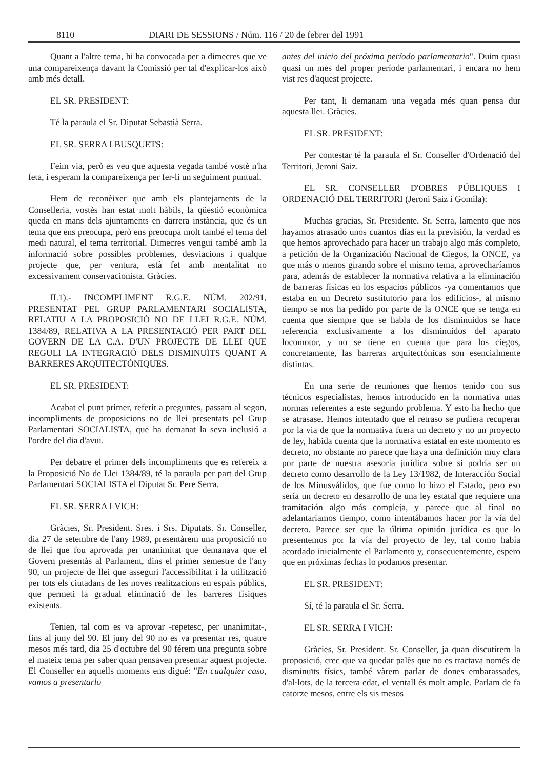8110 DIARI DE SESSIONS / Núm. 116 / 20 de febrer del 1991
Quant a l'altre tema, hi ha convocada per a dimecres que ve una compareixença davant la Comissió per tal d'explicar-los això amb més detall.
EL SR. PRESIDENT:
Té la paraula el Sr. Diputat Sebastià Serra.
EL SR. SERRA I BUSQUETS:
Feim via, però es veu que aquesta vegada també vostè n'ha feta, i esperam la compareixença per fer-li un seguiment puntual.
Hem de reconèixer que amb els plantejaments de la Conselleria, vostès han estat molt hàbils, la qüestió econòmica queda en mans dels ajuntaments en darrera instància, que és un tema que ens preocupa, però ens preocupa molt també el tema del medi natural, el tema territorial. Dimecres vengui també amb la informació sobre possibles problemes, desviacions i qualque projecte que, per ventura, està fet amb mentalitat no excessivament conservacionista. Gràcies.
II.1).- INCOMPLIMENT R.G.E. NÚM. 202/91, PRESENTAT PEL GRUP PARLAMENTARI SOCIALISTA, RELATIU A LA PROPOSICIÓ NO DE LLEI R.G.E. NÚM. 1384/89, RELATIVA A LA PRESENTACIÓ PER PART DEL GOVERN DE LA C.A. D'UN PROJECTE DE LLEI QUE REGULI LA INTEGRACIÓ DELS DISMINUÏTS QUANT A BARRERES ARQUITECTÒNIQUES.
EL SR. PRESIDENT:
Acabat el punt primer, referit a preguntes, passam al segon, incompliments de proposicions no de llei presentats pel Grup Parlamentari SOCIALISTA, que ha demanat la seva inclusió a l'ordre del dia d'avui.
Per debatre el primer dels incompliments que es refereix a la Proposició No de Llei 1384/89, té la paraula per part del Grup Parlamentari SOCIALISTA el Diputat Sr. Pere Serra.
EL SR. SERRA I VICH:
Gràcies, Sr. President. Sres. i Srs. Diputats. Sr. Conseller, dia 27 de setembre de l'any 1989, presentàrem una proposició no de llei que fou aprovada per unanimitat que demanava que el Govern presentàs al Parlament, dins el primer semestre de l'any 90, un projecte de llei que asseguri l'accessibilitat i la utilització per tots els ciutadans de les noves realitzacions en espais públics, que permeti la gradual eliminació de les barreres físiques existents.
Tenien, tal com es va aprovar -repetesc, per unanimitat-, fins al juny del 90. El juny del 90 no es va presentar res, quatre mesos més tard, dia 25 d'octubre del 90 férem una pregunta sobre el mateix tema per saber quan pensaven presentar aquest projecte. El Conseller en aquells moments ens digué: "En cualquier caso, vamos a presentarlo
antes del inicio del próximo período parlamentario". Duim quasi quasi un mes del proper període parlamentari, i encara no hem vist res d'aquest projecte.
Per tant, li demanam una vegada més quan pensa dur aquesta llei. Gràcies.
EL SR. PRESIDENT:
Per contestar té la paraula el Sr. Conseller d'Ordenació del Territori, Jeroni Saiz.
EL SR. CONSELLER D'OBRES PÚBLIQUES I ORDENACIÓ DEL TERRITORI (Jeroni Saiz i Gomila):
Muchas gracias, Sr. Presidente. Sr. Serra, lamento que nos hayamos atrasado unos cuantos días en la previsión, la verdad es que hemos aprovechado para hacer un trabajo algo más completo, a petición de la Organización Nacional de Ciegos, la ONCE, ya que más o menos girando sobre el mismo tema, aprovecharíamos para, además de establecer la normativa relativa a la eliminación de barreras físicas en los espacios públicos -ya comentamos que estaba en un Decreto sustitutorio para los edificios-, al mismo tiempo se nos ha pedido por parte de la ONCE que se tenga en cuenta que siempre que se habla de los disminuidos se hace referencia exclusivamente a los disminuidos del aparato locomotor, y no se tiene en cuenta que para los ciegos, concretamente, las barreras arquitectónicas son esencialmente distintas.
En una serie de reuniones que hemos tenido con sus técnicos especialistas, hemos introducido en la normativa unas normas referentes a este segundo problema. Y esto ha hecho que se atrasase. Hemos intentado que el retraso se pudiera recuperar por la via de que la normativa fuera un decreto y no un proyecto de ley, habida cuenta que la normativa estatal en este momento es decreto, no obstante no parece que haya una definición muy clara por parte de nuestra asesoría jurídica sobre si podría ser un decreto como desarrollo de la Ley 13/1982, de Interacción Social de los Minusválidos, que fue como lo hizo el Estado, pero eso sería un decreto en desarrollo de una ley estatal que requiere una tramitación algo más compleja, y parece que al final no adelantaríamos tiempo, como intentábamos hacer por la vía del decreto. Parece ser que la última opinión jurídica es que lo presentemos por la vía del proyecto de ley, tal como había acordado inicialmente el Parlamento y, consecuentemente, espero que en próximas fechas lo podamos presentar.
EL SR. PRESIDENT:
Sí, té la paraula el Sr. Serra.
EL SR. SERRA I VICH:
Gràcies, Sr. President. Sr. Conseller, ja quan discutírem la proposició, crec que va quedar palès que no es tractava només de disminuïts físics, també vàrem parlar de dones embarassades, d'al·lots, de la tercera edat, el ventall és molt ample. Parlam de fa catorze mesos, entre els sis mesos